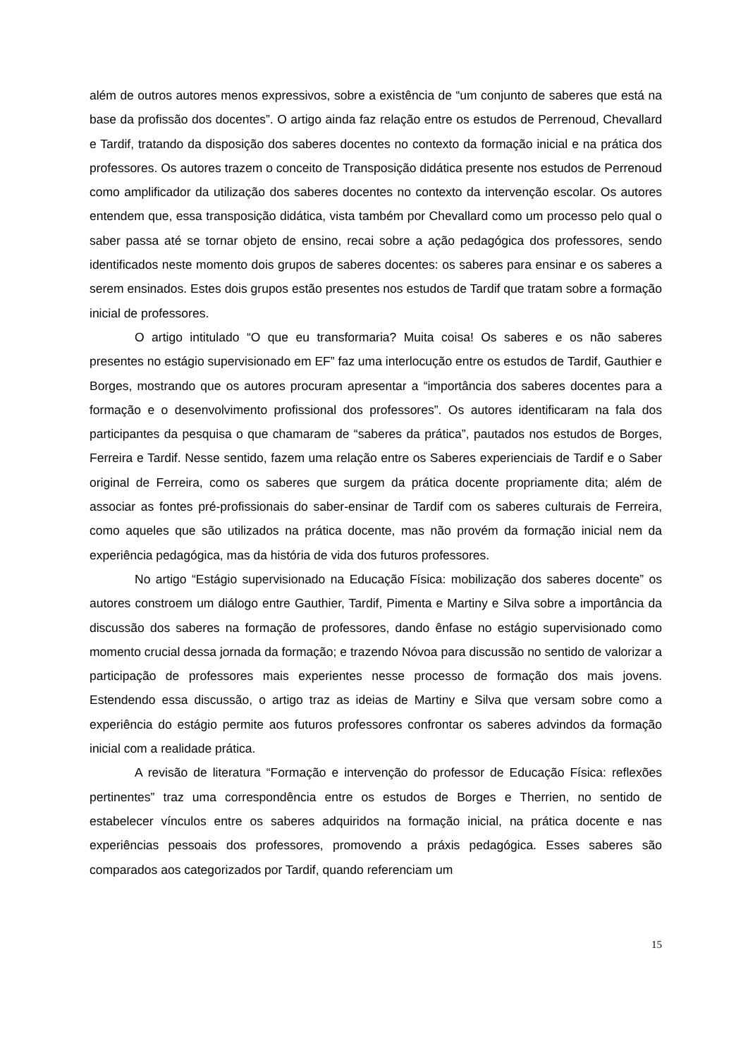além de outros autores menos expressivos, sobre a existência de “um conjunto de saberes que está na base da profissão dos docentes”. O artigo ainda faz relação entre os estudos de Perrenoud, Chevallard e Tardif, tratando da disposição dos saberes docentes no contexto da formação inicial e na prática dos professores. Os autores trazem o conceito de Transposição didática presente nos estudos de Perrenoud como amplificador da utilização dos saberes docentes no contexto da intervenção escolar. Os autores entendem que, essa transposição didática, vista também por Chevallard como um processo pelo qual o saber passa até se tornar objeto de ensino, recai sobre a ação pedagógica dos professores, sendo identificados neste momento dois grupos de saberes docentes: os saberes para ensinar e os saberes a serem ensinados. Estes dois grupos estão presentes nos estudos de Tardif que tratam sobre a formação inicial de professores.
O artigo intitulado “O que eu transformaria? Muita coisa! Os saberes e os não saberes presentes no estágio supervisionado em EF” faz uma interlocução entre os estudos de Tardif, Gauthier e Borges, mostrando que os autores procuram apresentar a “importância dos saberes docentes para a formação e o desenvolvimento profissional dos professores”. Os autores identificaram na fala dos participantes da pesquisa o que chamaram de “saberes da prática”, pautados nos estudos de Borges, Ferreira e Tardif. Nesse sentido, fazem uma relação entre os Saberes experienciais de Tardif e o Saber original de Ferreira, como os saberes que surgem da prática docente propriamente dita; além de associar as fontes pré-profissionais do saber-ensinar de Tardif com os saberes culturais de Ferreira, como aqueles que são utilizados na prática docente, mas não provém da formação inicial nem da experiência pedagógica, mas da história de vida dos futuros professores.
No artigo “Estágio supervisionado na Educação Física: mobilização dos saberes docente” os autores constroem um diálogo entre Gauthier, Tardif, Pimenta e Martiny e Silva sobre a importância da discussão dos saberes na formação de professores, dando ênfase no estágio supervisionado como momento crucial dessa jornada da formação; e trazendo Nóvoa para discussão no sentido de valorizar a participação de professores mais experientes nesse processo de formação dos mais jovens. Estendendo essa discussão, o artigo traz as ideias de Martiny e Silva que versam sobre como a experiência do estágio permite aos futuros professores confrontar os saberes advindos da formação inicial com a realidade prática.
A revisão de literatura “Formação e intervenção do professor de Educação Física: reflexões pertinentes” traz uma correspondência entre os estudos de Borges e Therrien, no sentido de estabelecer vínculos entre os saberes adquiridos na formação inicial, na prática docente e nas experiências pessoais dos professores, promovendo a práxis pedagógica. Esses saberes são comparados aos categorizados por Tardif, quando referenciam um
15